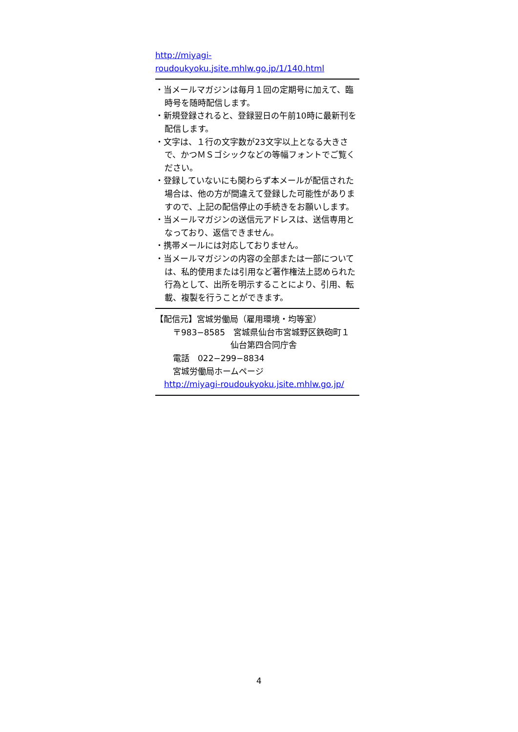http://miyagi-
roudoukyoku.jsite.mhlw.go.jp/1/140.html
・当メールマガジンは毎月１回の定期号に加えて、臨時号を随時配信します。
・新規登録されると、登録翌日の午前10時に最新刊を配信します。
・文字は、１行の文字数が23文字以上となる大きさで、かつＭＳゴシックなどの等幅フォントでご覧ください。
・登録していないにも関わらず本メールが配信された場合は、他の方が間違えて登録した可能性がありますので、上記の配信停止の手続きをお願いします。
・当メールマガジンの送信元アドレスは、送信専用となっており、返信できません。
・携帯メールには対応しておりません。
・当メールマガジンの内容の全部または一部については、私的使用または引用など著作権法上認められた行為として、出所を明示することにより、引用、転載、複製を行うことができます。
【配信元】宮城労働局（雇用環境・均等室）
〒983−8585　宮城県仙台市宮城野区鉄砲町１
仙台第四合同庁舎
電話　022−299−8834
宮城労働局ホームページ
http://miyagi-roudoukyoku.jsite.mhlw.go.jp/
4